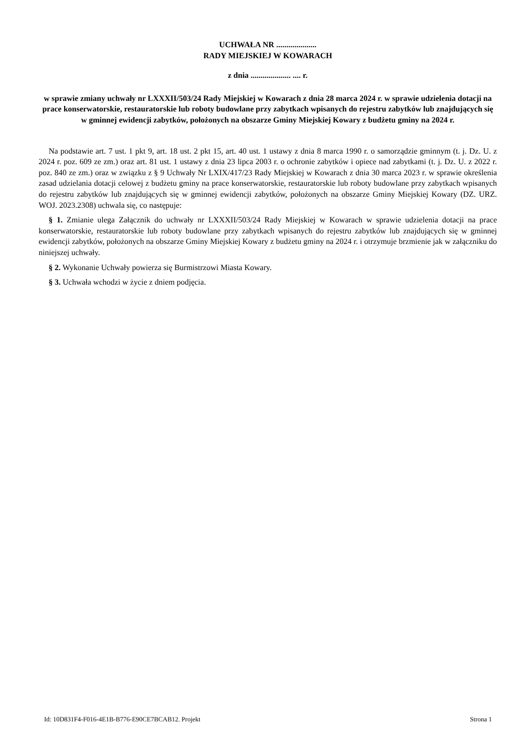UCHWAŁA NR ....................
RADY MIEJSKIEJ W KOWARACH
z dnia .................... .... r.
w sprawie zmiany uchwały nr LXXXII/503/24 Rady Miejskiej w Kowarach z dnia 28 marca 2024 r. w sprawie udzielenia dotacji na prace konserwatorskie, restauratorskie lub roboty budowlane przy zabytkach wpisanych do rejestru zabytków lub znajdujących się w gminnej ewidencji zabytków, położonych na obszarze Gminy Miejskiej Kowary z budżetu gminy na 2024 r.
Na podstawie art. 7 ust. 1 pkt 9, art. 18 ust. 2 pkt 15, art. 40 ust. 1 ustawy z dnia 8 marca 1990 r. o samorządzie gminnym (t. j. Dz. U. z 2024 r. poz. 609 ze zm.) oraz art. 81 ust. 1 ustawy z dnia 23 lipca 2003 r. o ochronie zabytków i opiece nad zabytkami (t. j. Dz. U. z 2022 r. poz. 840 ze zm.) oraz w związku z § 9 Uchwały Nr LXIX/417/23 Rady Miejskiej w Kowarach z dnia 30 marca 2023 r. w sprawie określenia zasad udzielania dotacji celowej z budżetu gminy na prace konserwatorskie, restauratorskie lub roboty budowlane przy zabytkach wpisanych do rejestru zabytków lub znajdujących się w gminnej ewidencji zabytków, położonych na obszarze Gminy Miejskiej Kowary (DZ. URZ. WOJ. 2023.2308) uchwala się, co następuje:
§ 1. Zmianie ulega Załącznik do uchwały nr LXXXII/503/24 Rady Miejskiej w Kowarach w sprawie udzielenia dotacji na prace konserwatorskie, restauratorskie lub roboty budowlane przy zabytkach wpisanych do rejestru zabytków lub znajdujących się w gminnej ewidencji zabytków, położonych na obszarze Gminy Miejskiej Kowary z budżetu gminy na 2024 r. i otrzymuje brzmienie jak w załączniku do niniejszej uchwały.
§ 2. Wykonanie Uchwały powierza się Burmistrzowi Miasta Kowary.
§ 3. Uchwała wchodzi w życie z dniem podjęcia.
Id: 10D831F4-F016-4E1B-B776-E90CE7BCAB12. Projekt Strona 1